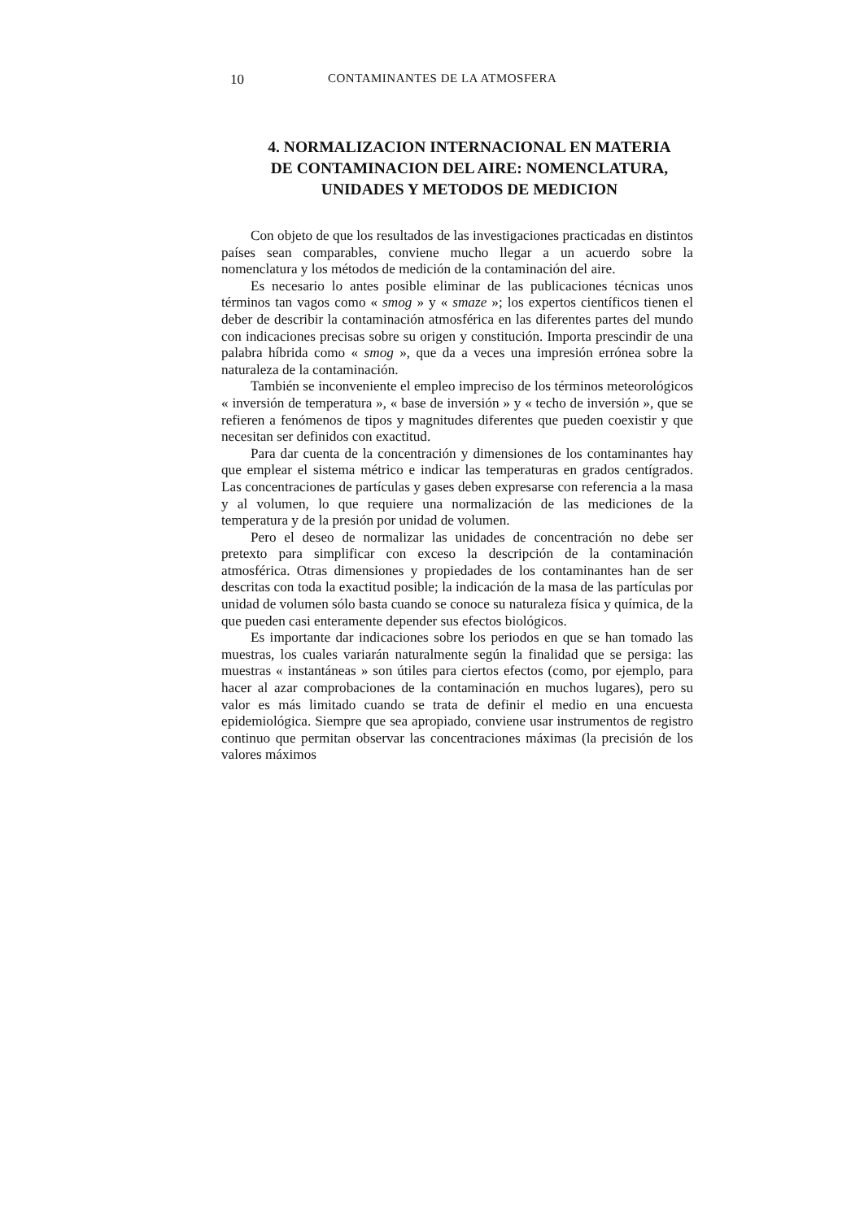10 CONTAMINANTES DE LA ATMOSFERA
4. NORMALIZACION INTERNACIONAL EN MATERIA
DE CONTAMINACION DEL AIRE: NOMENCLATURA,
UNIDADES Y METODOS DE MEDICION
Con objeto de que los resultados de las investigaciones practicadas en distintos países sean comparables, conviene mucho llegar a un acuerdo sobre la nomenclatura y los métodos de medición de la contaminación del aire.
Es necesario lo antes posible eliminar de las publicaciones técnicas unos términos tan vagos como « smog » y « smaze »; los expertos científicos tienen el deber de describir la contaminación atmosférica en las diferentes partes del mundo con indicaciones precisas sobre su origen y constitución. Importa prescindir de una palabra híbrida como « smog », que da a veces una impresión errónea sobre la naturaleza de la contaminación.
También se inconveniente el empleo impreciso de los términos meteorológicos « inversión de temperatura », « base de inversión » y « techo de inversión », que se refieren a fenómenos de tipos y magnitudes diferentes que pueden coexistir y que necesitan ser definidos con exactitud.
Para dar cuenta de la concentración y dimensiones de los contaminantes hay que emplear el sistema métrico e indicar las temperaturas en grados centígrados. Las concentraciones de partículas y gases deben expresarse con referencia a la masa y al volumen, lo que requiere una normalización de las mediciones de la temperatura y de la presión por unidad de volumen.
Pero el deseo de normalizar las unidades de concentración no debe ser pretexto para simplificar con exceso la descripción de la contaminación atmosférica. Otras dimensiones y propiedades de los contaminantes han de ser descritas con toda la exactitud posible; la indicación de la masa de las partículas por unidad de volumen sólo basta cuando se conoce su naturaleza física y química, de la que pueden casi enteramente depender sus efectos biológicos.
Es importante dar indicaciones sobre los periodos en que se han tomado las muestras, los cuales variarán naturalmente según la finalidad que se persiga: las muestras « instantáneas » son útiles para ciertos efectos (como, por ejemplo, para hacer al azar comprobaciones de la contaminación en muchos lugares), pero su valor es más limitado cuando se trata de definir el medio en una encuesta epidemiológica. Siempre que sea apropiado, conviene usar instrumentos de registro continuo que permitan observar las concentraciones máximas (la precisión de los valores máximos